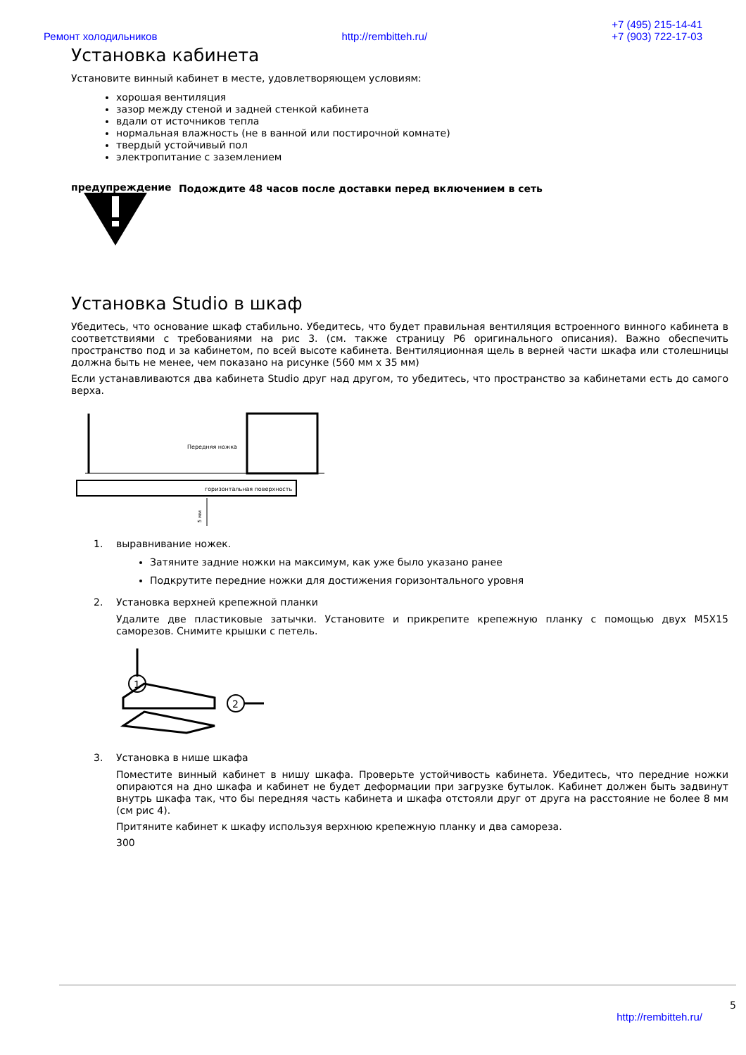Ремонт холодильников
http://rembitteh.ru/
+7 (495) 215-14-41
+7 (903) 722-17-03
Установка кабинета
Установите винный кабинет в месте, удовлетворяющем условиям:
хорошая вентиляция
зазор между стеной и задней стенкой кабинета
вдали от источников тепла
нормальная влажность (не в ванной или постирочной комнате)
твердый устойчивый пол
электропитание с заземлением
предупреждение Подождите 48 часов после доставки перед включением в сеть
Установка Studio в шкаф
Убедитесь, что основание шкаф стабильно. Убедитесь, что будет правильная вентиляция встроенного винного кабинета в соответствиями с требованиями на рис 3. (см. также страницу P6 оригинального описания). Важно обеспечить пространство под и за кабинетом, по всей высоте кабинета. Вентиляционная щель в верней части шкафа или столешницы должна быть не менее, чем показано на рисунке (560 мм x 35 мм)
Если устанавливаются два кабинета Studio друг над другом, то убедитесь, что пространство за кабинетами есть до самого верха.
Передняя ножка
горизонтальная поверхность
5 мм
1. выравнивание ножек.
Затяните задние ножки на максимум, как уже было указано ранее
Подкрутите передние ножки для достижения горизонтального уровня
2. Установка верхней крепежной планки
Удалите две пластиковые затычки. Установите и прикрепите крепежную планку с помощью двух M5X15 саморезов. Снимите крышки с петель.
1
2
3. Установка в нише шкафа
Поместите винный кабинет в нишу шкафа. Проверьте устойчивость кабинета. Убедитесь, что передние ножки опираются на дно шкафа и кабинет не будет деформации при загрузке бутылок. Кабинет должен быть задвинут внутрь шкафа так, что бы передняя часть кабинета и шкафа отстояли друг от друга на расстояние не более 8 мм (см рис 4).
Притяните кабинет к шкафу используя верхнюю крепежную планку и два самореза.
300
5
http://rembitteh.ru/